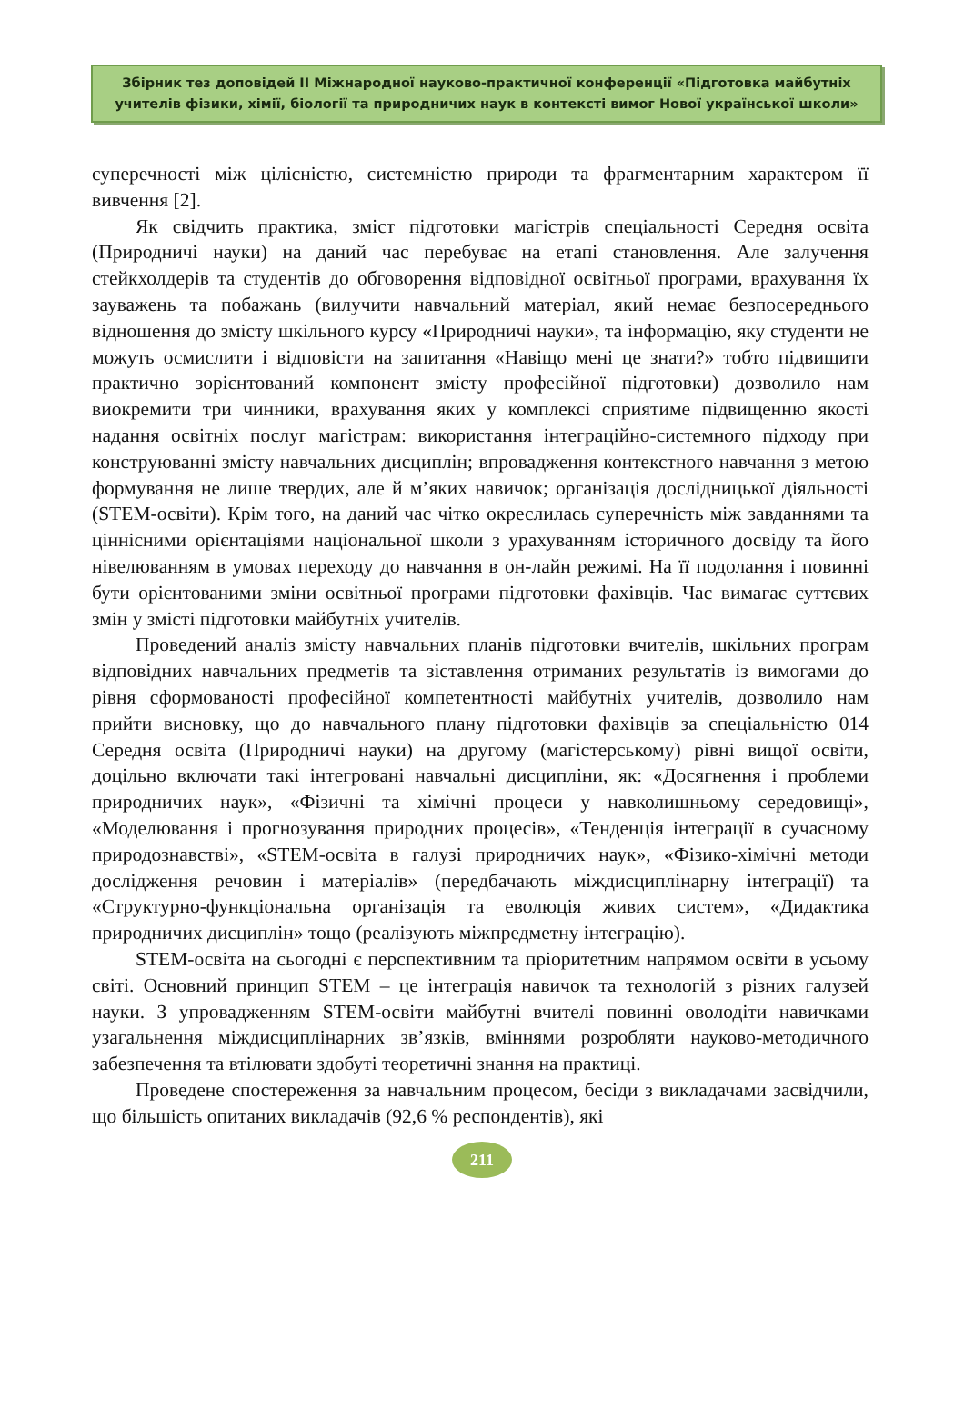Збірник тез доповідей ІІ Міжнародної науково-практичної конференції «Підготовка майбутніх
учителів фізики, хімії, біології та природничих наук в контексті вимог Нової української школи»
суперечності між цілісністю, системністю природи та фрагментарним характером її вивчення [2].
Як свідчить практика, зміст підготовки магістрів спеціальності Середня освіта (Природничі науки) на даний час перебуває на етапі становлення. Але залучення стейкхолдерів та студентів до обговорення відповідної освітньої програми, врахування їх зауважень та побажань (вилучити навчальний матеріал, який немає безпосереднього відношення до змісту шкільного курсу «Природничі науки», та інформацію, яку студенти не можуть осмислити і відповісти на запитання «Навіщо мені це знати?» тобто підвищити практично зорієнтований компонент змісту професійної підготовки) дозволило нам виокремити три чинники, врахування яких у комплексі сприятиме підвищенню якості надання освітніх послуг магістрам: використання інтеграційно-системного підходу при конструюванні змісту навчальних дисциплін; впровадження контекстного навчання з метою формування не лише твердих, але й м’яких навичок; організація дослідницької діяльності (STEM-освіти). Крім того, на даний час чітко окреслилась суперечність між завданнями та ціннісними орієнтаціями національної школи з урахуванням історичного досвіду та його нівелюванням в умовах переходу до навчання в он-лайн режимі. На її подолання і повинні бути орієнтованими зміни освітньої програми підготовки фахівців. Час вимагає суттєвих змін у змісті підготовки майбутніх учителів.
Проведений аналіз змісту навчальних планів підготовки вчителів, шкільних програм відповідних навчальних предметів та зіставлення отриманих результатів із вимогами до рівня сформованості професійної компетентності майбутніх учителів, дозволило нам прийти висновку, що до навчального плану підготовки фахівців за спеціальністю 014 Середня освіта (Природничі науки) на другому (магістерському) рівні вищої освіти, доцільно включати такі інтегровані навчальні дисципліни, як: «Досягнення і проблеми природничих наук», «Фізичні та хімічні процеси у навколишньому середовищі», «Моделювання і прогнозування природних процесів», «Тенденція інтеграції в сучасному природознавстві», «STEM-освіта в галузі природничих наук», «Фізико-хімічні методи дослідження речовин і матеріалів» (передбачають міждисциплінарну інтеграції) та «Структурно-функціональна організація та еволюція живих систем», «Дидактика природничих дисциплін» тощо (реалізують міжпредметну інтеграцію).
STEM-освіта на сьогодні є перспективним та пріоритетним напрямом освіти в усьому світі. Основний принцип STEM – це інтеграція навичок та технологій з різних галузей науки. З упровадженням STEM-освіти майбутні вчителі повинні оволодіти навичками узагальнення міждисциплінарних зв’язків, вміннями розробляти науково-методичного забезпечення та втілювати здобуті теоретичні знання на практиці.
Проведене спостереження за навчальним процесом, бесіди з викладачами засвідчили, що більшість опитаних викладачів (92,6 % респондентів), які
211